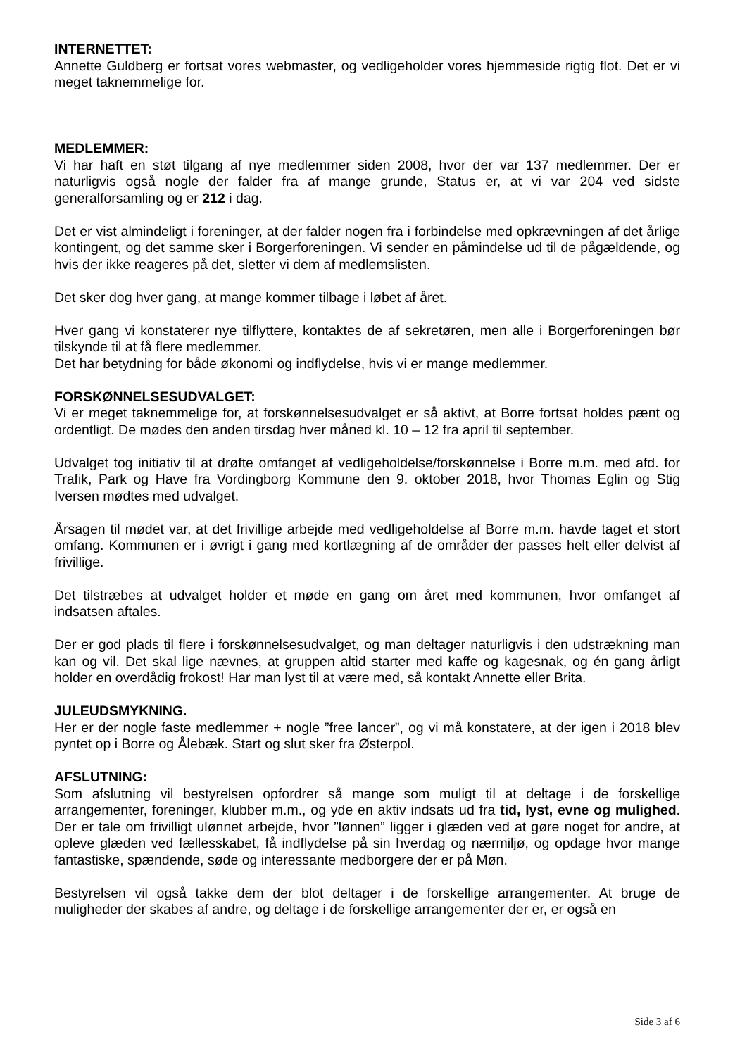INTERNETTET:
Annette Guldberg er fortsat vores webmaster, og vedligeholder vores hjemmeside rigtig flot. Det er vi meget taknemmelige for.
MEDLEMMER:
Vi har haft en støt tilgang af nye medlemmer siden 2008, hvor der var 137 medlemmer. Der er naturligvis også nogle der falder fra af mange grunde, Status er, at vi var 204 ved sidste generalforsamling og er 212 i dag.
Det er vist almindeligt i foreninger, at der falder nogen fra i forbindelse med opkrævningen af det årlige kontingent, og det samme sker i Borgerforeningen. Vi sender en påmindelse ud til de pågældende, og hvis der ikke reageres på det, sletter vi dem af medlemslisten.
Det sker dog hver gang, at mange kommer tilbage i løbet af året.
Hver gang vi konstaterer nye tilflyttere, kontaktes de af sekretøren, men alle i Borgerforeningen bør tilskynde til at få flere medlemmer.
Det har betydning for både økonomi og indflydelse, hvis vi er mange medlemmer.
FORSKØNNELSESUDVALGET:
Vi er meget taknemmelige for, at forskønnelsesudvalget er så aktivt, at Borre fortsat holdes pænt og ordentligt. De mødes den anden tirsdag hver måned kl. 10 – 12 fra april til september.
Udvalget tog initiativ til at drøfte omfanget af vedligeholdelse/forskønnelse i Borre m.m. med afd. for Trafik, Park og Have fra Vordingborg Kommune den 9. oktober 2018, hvor Thomas Eglin og Stig Iversen mødtes med udvalget.
Årsagen til mødet var, at det frivillige arbejde med vedligeholdelse af Borre m.m. havde taget et stort omfang. Kommunen er i øvrigt i gang med kortlægning af de områder der passes helt eller delvist af frivillige.
Det tilstræbes at udvalget holder et møde en gang om året med kommunen, hvor omfanget af indsatsen aftales.
Der er god plads til flere i forskønnelsesudvalget, og man deltager naturligvis i den udstrækning man kan og vil. Det skal lige nævnes, at gruppen altid starter med kaffe og kagesnak, og én gang årligt holder en overdådig frokost! Har man lyst til at være med, så kontakt Annette eller Brita.
JULEUDSMYKNING.
Her er der nogle faste medlemmer + nogle ”free lancer”, og vi må konstatere, at der igen i 2018 blev pyntet op i Borre og Ålebæk. Start og slut sker fra Østerpol.
AFSLUTNING:
Som afslutning vil bestyrelsen opfordrer så mange som muligt til at deltage i de forskellige arrangementer, foreninger, klubber m.m., og yde en aktiv indsats ud fra tid, lyst, evne og mulighed. Der er tale om frivilligt ulønnet arbejde, hvor ”lønnen” ligger i glæden ved at gøre noget for andre, at opleve glæden ved fællesskabet, få indflydelse på sin hverdag og nærmiljø, og opdage hvor mange fantastiske, spændende, søde og interessante medborgere der er på Møn.
Bestyrelsen vil også takke dem der blot deltager i de forskellige arrangementer. At bruge de muligheder der skabes af andre, og deltage i de forskellige arrangementer der er, er også en
Side 3 af 6